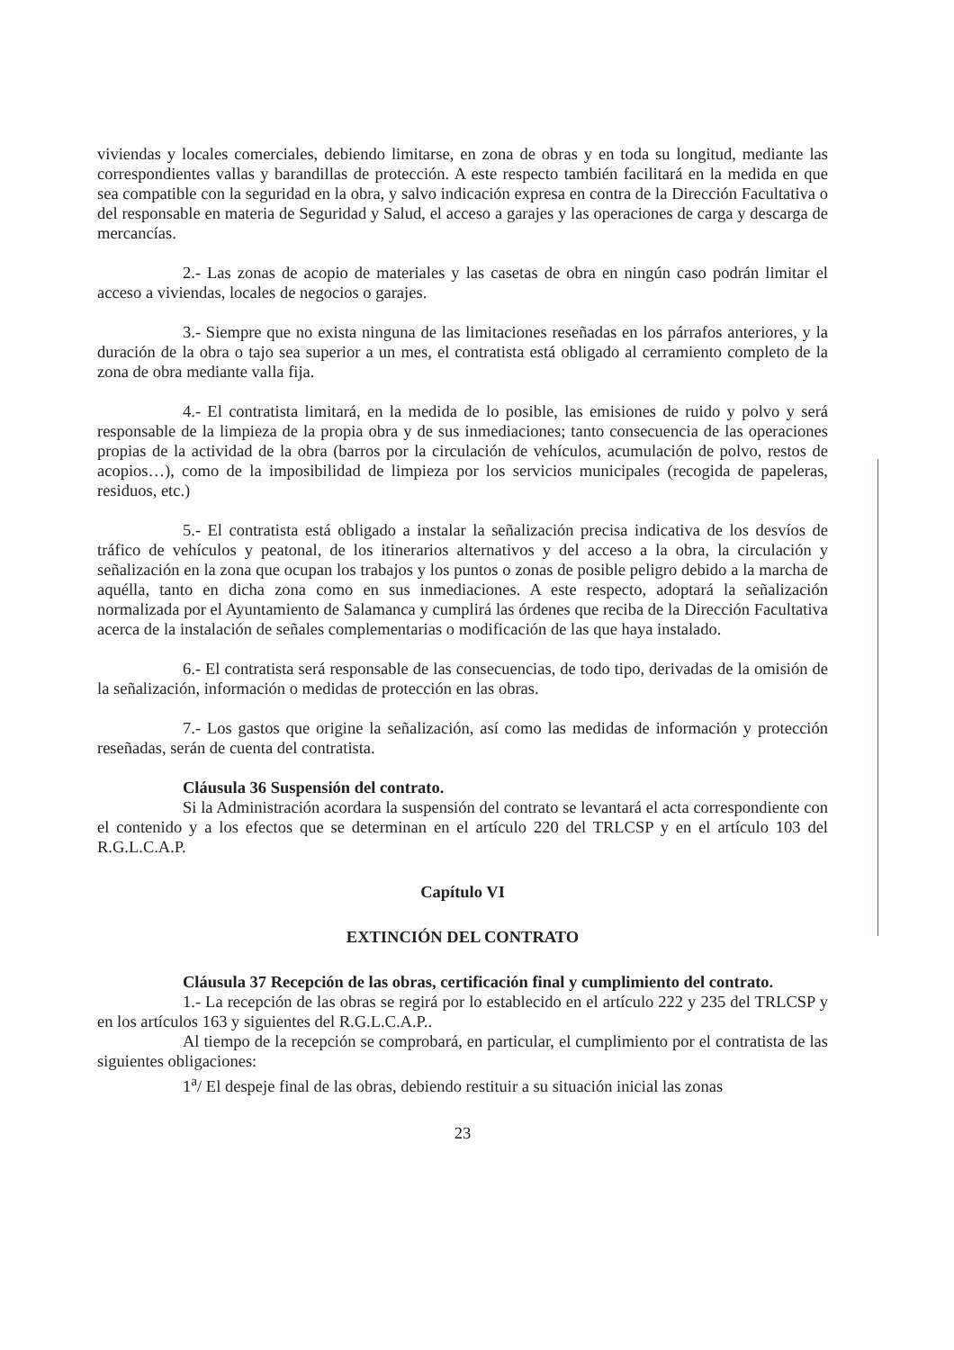viviendas y locales comerciales, debiendo limitarse, en zona de obras y en toda su longitud, mediante las correspondientes vallas y barandillas de protección. A este respecto también facilitará en la medida en que sea compatible con la seguridad en la obra, y salvo indicación expresa en contra de la Dirección Facultativa o del responsable en materia de Seguridad y Salud, el acceso a garajes y las operaciones de carga y descarga de mercancías.
2.- Las zonas de acopio de materiales y las casetas de obra en ningún caso podrán limitar el acceso a viviendas, locales de negocios o garajes.
3.- Siempre que no exista ninguna de las limitaciones reseñadas en los párrafos anteriores, y la duración de la obra o tajo sea superior a un mes, el contratista está obligado al cerramiento completo de la zona de obra mediante valla fija.
4.- El contratista limitará, en la medida de lo posible, las emisiones de ruido y polvo y será responsable de la limpieza de la propia obra y de sus inmediaciones; tanto consecuencia de las operaciones propias de la actividad de la obra (barros por la circulación de vehículos, acumulación de polvo, restos de acopios…), como de la imposibilidad de limpieza por los servicios municipales (recogida de papeleras, residuos, etc.)
5.- El contratista está obligado a instalar la señalización precisa indicativa de los desvíos de tráfico de vehículos y peatonal, de los itinerarios alternativos y del acceso a la obra, la circulación y señalización en la zona que ocupan los trabajos y los puntos o zonas de posible peligro debido a la marcha de aquélla, tanto en dicha zona como en sus inmediaciones. A este respecto, adoptará la señalización normalizada por el Ayuntamiento de Salamanca y cumplirá las órdenes que reciba de la Dirección Facultativa acerca de la instalación de señales complementarias o modificación de las que haya instalado.
6.- El contratista será responsable de las consecuencias, de todo tipo, derivadas de la omisión de la señalización, información o medidas de protección en las obras.
7.- Los gastos que origine la señalización, así como las medidas de información y protección reseñadas, serán de cuenta del contratista.
Cláusula 36 Suspensión del contrato.
Si la Administración acordara la suspensión del contrato se levantará el acta correspondiente con el contenido y a los efectos que se determinan en el artículo 220 del TRLCSP y en el artículo 103 del R.G.L.C.A.P.
Capítulo VI
EXTINCIÓN DEL CONTRATO
Cláusula 37 Recepción de las obras, certificación final y cumplimiento del contrato.
1.- La recepción de las obras se regirá por lo establecido en el artículo 222 y 235 del TRLCSP y en los artículos 163 y siguientes del R.G.L.C.A.P..
Al tiempo de la recepción se comprobará, en particular, el cumplimiento por el contratista de las siguientes obligaciones:
1<sup>a</sup>/ El despeje final de las obras, debiendo restituir a su situación inicial las zonas
23